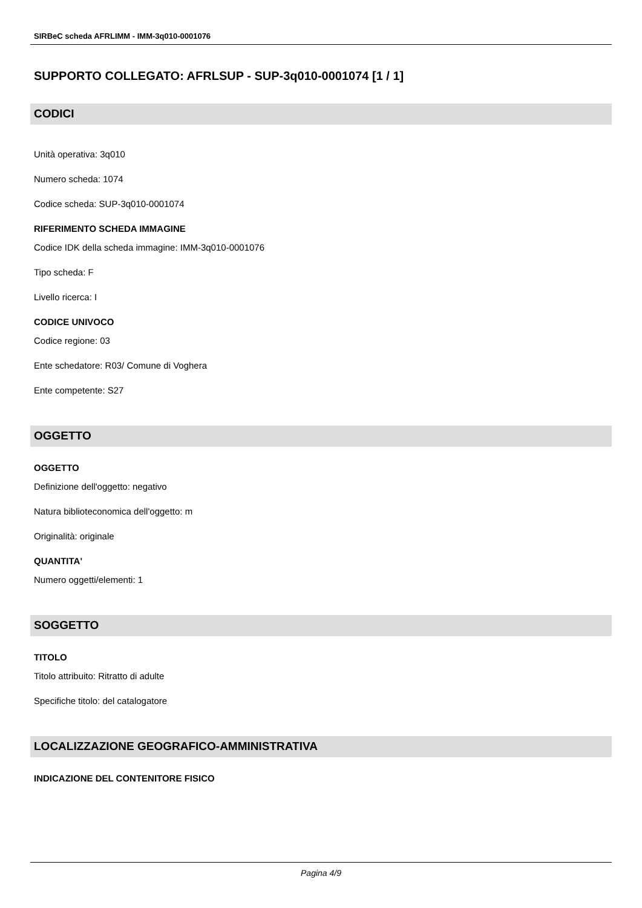SIRBeC scheda AFRLIMM - IMM-3q010-0001076
SUPPORTO COLLEGATO: AFRLSUP - SUP-3q010-0001074 [1 / 1]
CODICI
Unità operativa: 3q010
Numero scheda: 1074
Codice scheda: SUP-3q010-0001074
RIFERIMENTO SCHEDA IMMAGINE
Codice IDK della scheda immagine: IMM-3q010-0001076
Tipo scheda: F
Livello ricerca: I
CODICE UNIVOCO
Codice regione: 03
Ente schedatore: R03/ Comune di Voghera
Ente competente: S27
OGGETTO
OGGETTO
Definizione dell'oggetto: negativo
Natura biblioteconomica dell'oggetto: m
Originalità: originale
QUANTITA'
Numero oggetti/elementi: 1
SOGGETTO
TITOLO
Titolo attribuito: Ritratto di adulte
Specifiche titolo: del catalogatore
LOCALIZZAZIONE GEOGRAFICO-AMMINISTRATIVA
INDICAZIONE DEL CONTENITORE FISICO
Pagina 4/9